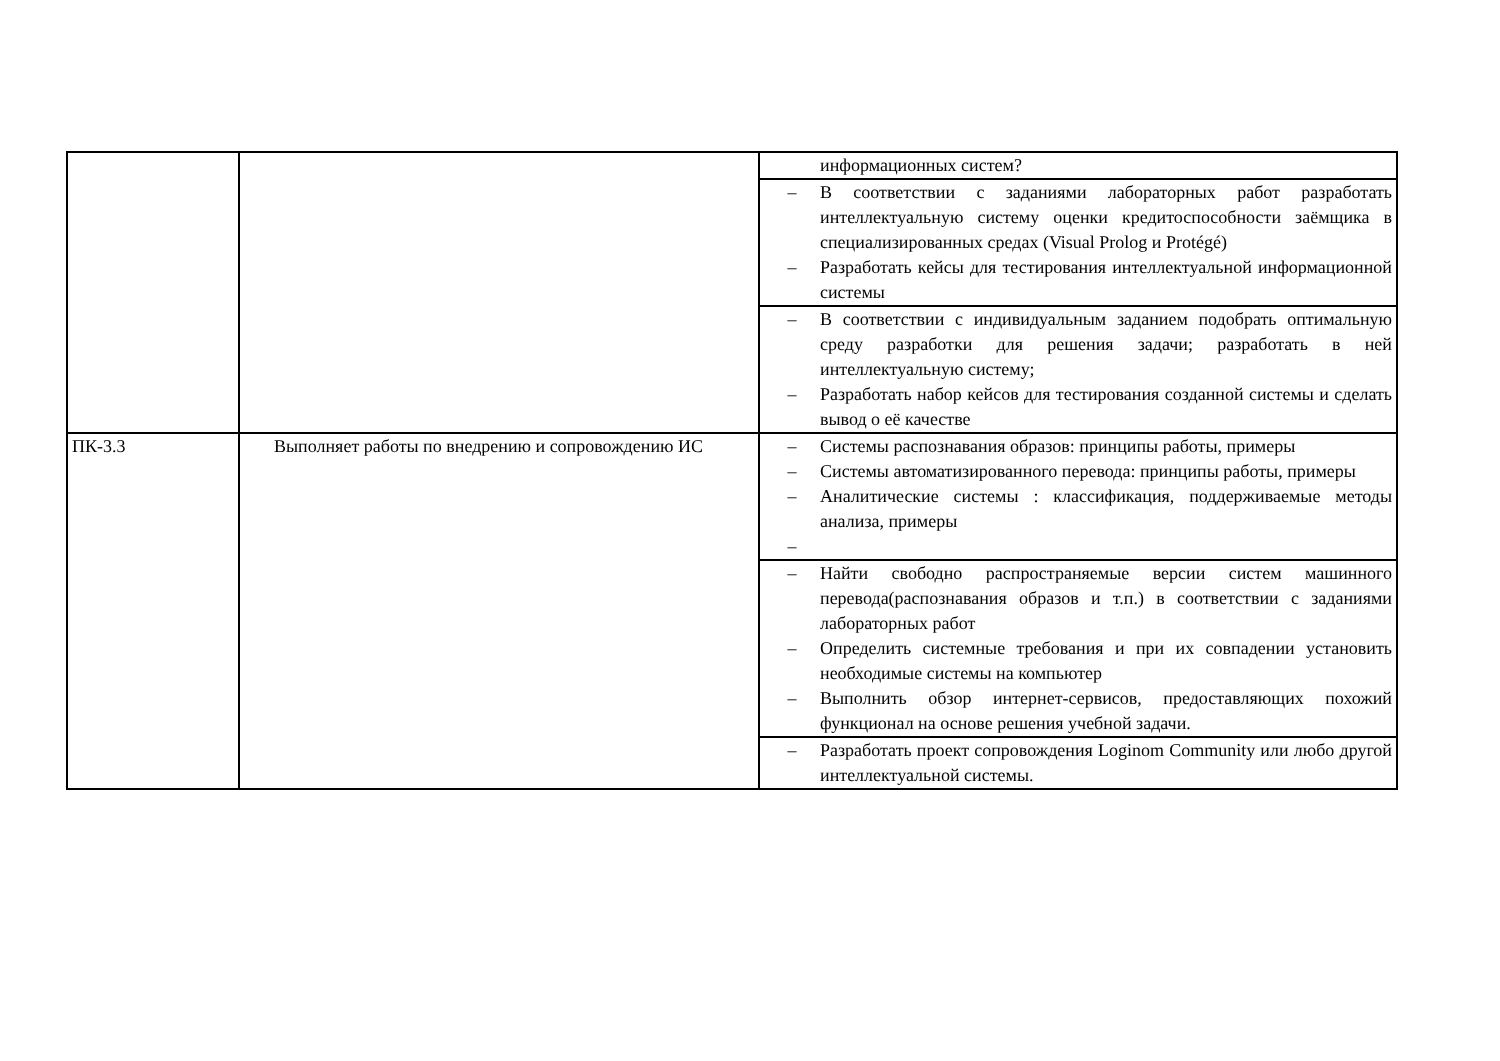| | | информационных систем? |
| | | – В соответствии с заданиями лабораторных работ разработать интеллектуальную систему оценки кредитоспособности заёмщика в специализированных средах (Visual Prolog и Protégé) – Разработать кейсы для тестирования интеллектуальной информационной системы |
| | | – В соответствии с индивидуальным заданием подобрать оптимальную среду разработки для решения задачи; разработать в ней интеллектуальную систему; – Разработать набор кейсов для тестирования созданной системы и сделать вывод о её качестве |
| ПК-3.3 | Выполняет работы по внедрению и сопровождению ИС | – Системы распознавания образов: принципы работы, примеры – Системы автоматизированного перевода: принципы работы, примеры – Аналитические системы : классификация, поддерживаемые методы анализа, примеры – |
| | | – Найти свободно распространяемые версии систем машинного перевода(распознавания образов и т.п.) в соответствии с заданиями лабораторных работ – Определить системные требования и при их совпадении установить необходимые системы на компьютер – Выполнить обзор интернет-сервисов, предоставляющих похожий функционал на основе решения учебной задачи. |
| | | – Разработать проект сопровождения Loginom Community или любо другой интеллектуальной системы. |